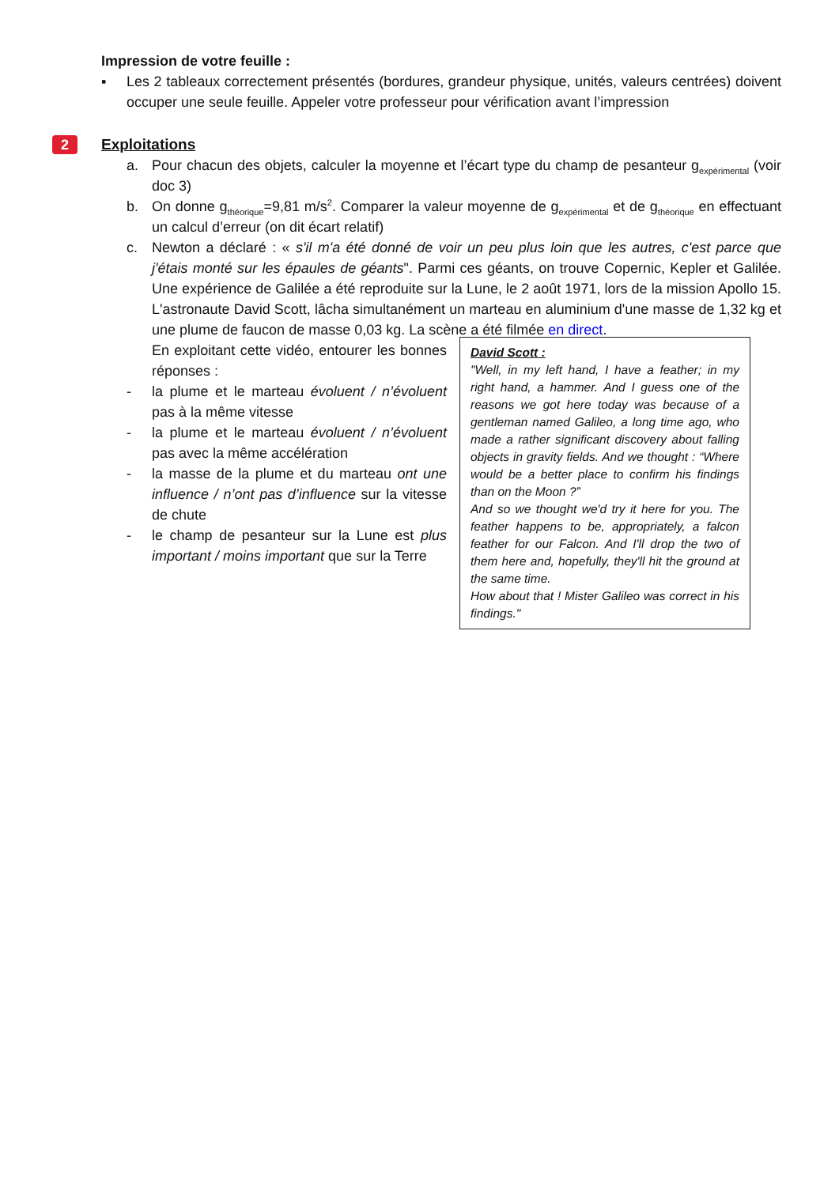Impression de votre feuille :
▪ Les 2 tableaux correctement présentés (bordures, grandeur physique, unités, valeurs centrées) doivent occuper une seule feuille. Appeler votre professeur pour vérification avant l’impression
2 Exploitations
a. Pour chacun des objets, calculer la moyenne et l’écart type du champ de pesanteur g<sub>expérimental</sub> (voir doc 3)
b. On donne g<sub>théorique</sub>=9,81 m/s<sup>2</sup>. Comparer la valeur moyenne de g<sub>expérimental</sub> et de g<sub>théorique</sub> en effectuant un calcul d’erreur (on dit écart relatif)
c. Newton a déclaré : « s'il m'a été donné de voir un peu plus loin que les autres, c'est parce que j'étais monté sur les épaules de géants". Parmi ces géants, on trouve Copernic, Kepler et Galilée. Une expérience de Galilée a été reproduite sur la Lune, le 2 août 1971, lors de la mission Apollo 15. L'astronaute David Scott, lâcha simultanément un marteau en aluminium d'une masse de 1,32 kg et une plume de faucon de masse 0,03 kg. La scène a été filmée en direct.
En exploitant cette vidéo, entourer les bonnes réponses :
- la plume et le marteau évoluent / n’évoluent pas à la même vitesse
- la plume et le marteau évoluent / n’évoluent pas avec la même accélération
- la masse de la plume et du marteau ont une influence / n’ont pas d’influence sur la vitesse de chute
- le champ de pesanteur sur la Lune est plus important / moins important que sur la Terre
David Scott :
"Well, in my left hand, I have a feather; in my right hand, a hammer. And I guess one of the reasons we got here today was because of a gentleman named Galileo, a long time ago, who made a rather significant discovery about falling objects in gravity fields. And we thought : “Where would be a better place to confirm his findings than on the Moon ?”
And so we thought we'd try it here for you. The feather happens to be, appropriately, a falcon feather for our Falcon. And I'll drop the two of them here and, hopefully, they'll hit the ground at the same time.
How about that ! Mister Galileo was correct in his findings."